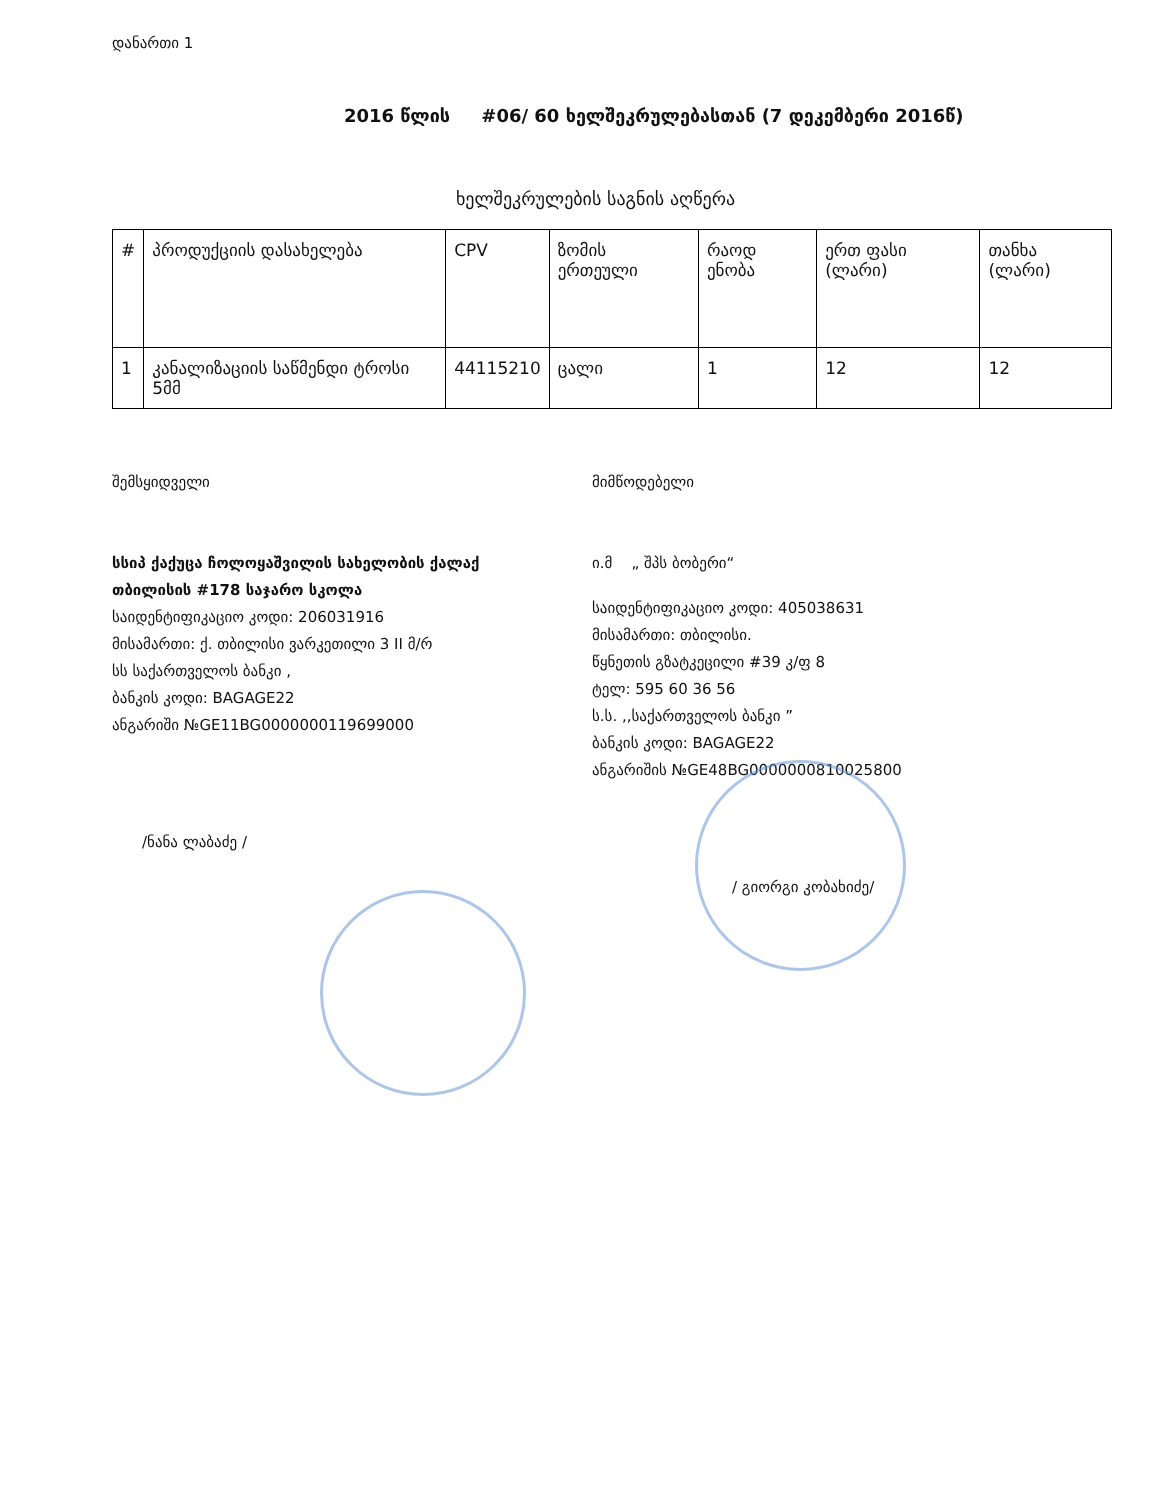დანართი 1
2016 წლის #06/ 60 ხელშეკრულებასთან (7 დეკემბერი 2016წ)
ხელშეკრულების საგნის აღწერა
| # | პროდუქციის დასახელება | CPV | ზომის ერთეული | რაოდ ენობა | ერთ ფასი (ლარი) | თანხა (ლარი) |
| 1 | კანალიზაციის საწმენდი ტროსი 5მმ | 44115210 | ცალი | 1 | 12 | 12 |
შემსყიდველი
სსიპ ქაქუცა ჩოლოყაშვილის სახელობის ქალაქ თბილისის #178 საჯარო სკოლა
საიდენტიფიკაციო კოდი: 206031916
მისამართი: ქ. თბილისი ვარკეთილი 3 II მ/რ
სს საქართველოს ბანკი ,
ბანკის კოდი: BAGAGE22
ანგარიში №GE11BG0000000119699000
/ნანა ლაბაძე /
მიმწოდებელი
ი.მ „ შპს ბობერი“
საიდენტიფიკაციო კოდი: 405038631
მისამართი: თბილისი.
წყნეთის გზატკეცილი #39 კ/ფ 8
ტელ: 595 60 36 56
ს.ს. ,,საქართველოს ბანკი ”
ბანკის კოდი: BAGAGE22
ანგარიშის №GE48BG0000000810025800
/ გიორგი კობახიძე/